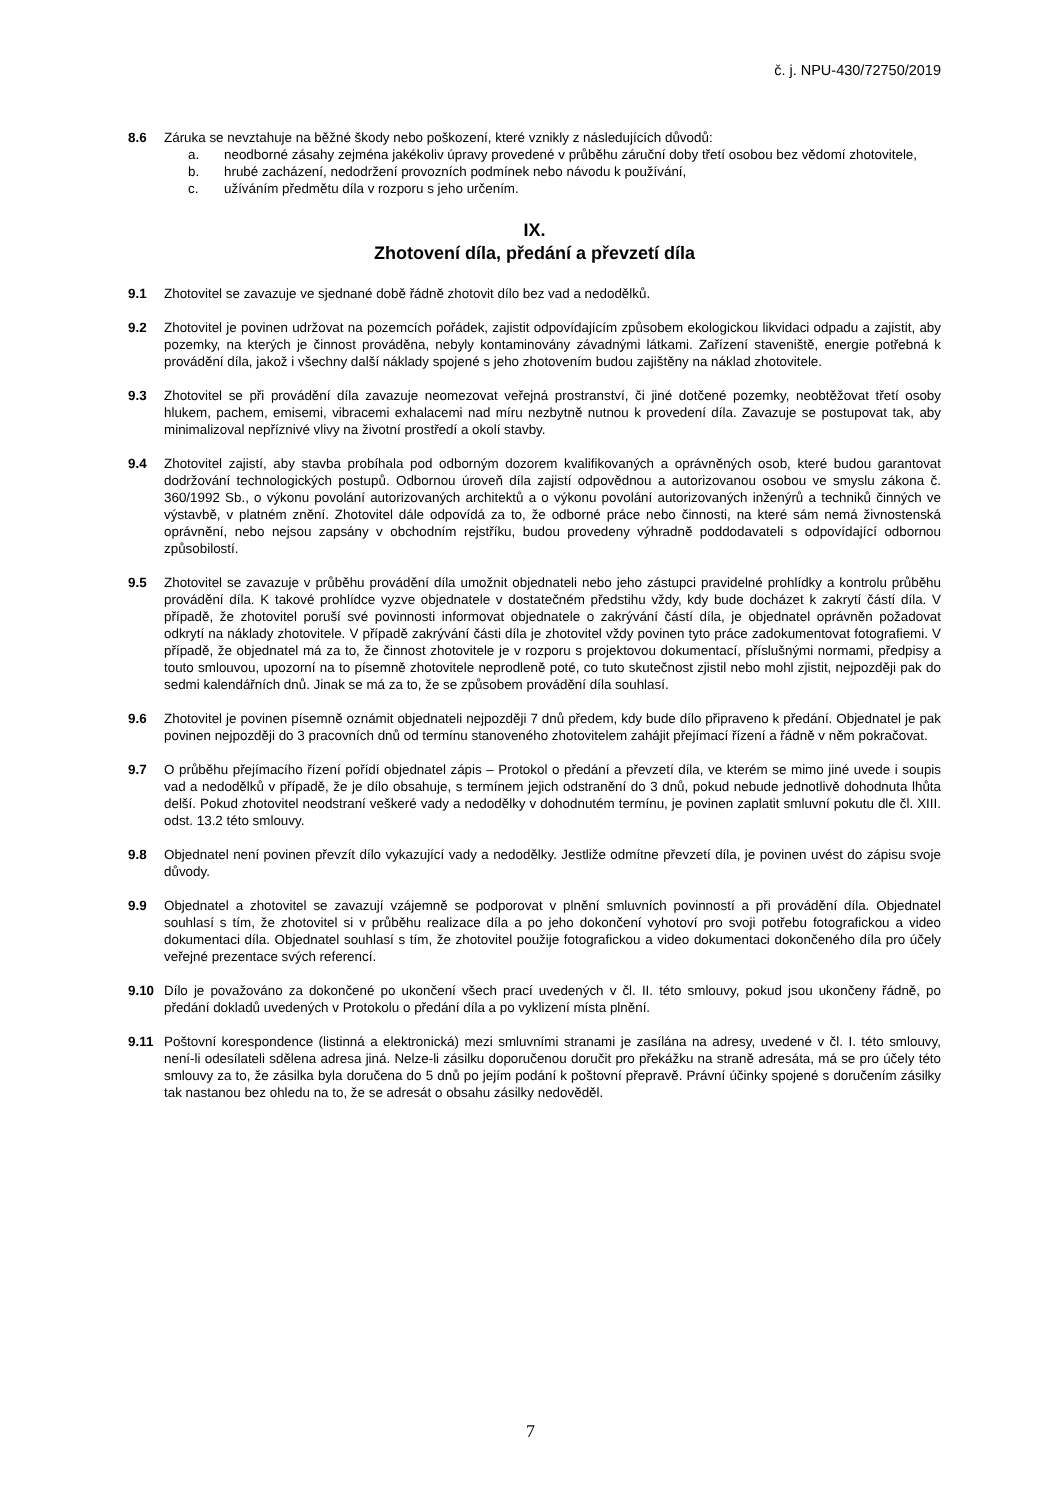č. j. NPU-430/72750/2019
8.6 Záruka se nevztahuje na běžné škody nebo poškození, které vznikly z následujících důvodů:
a. neodborné zásahy zejména jakékoliv úpravy provedené v průběhu záruční doby třetí osobou bez vědomí zhotovitele,
b. hrubé zacházení, nedodržení provozních podmínek nebo návodu k používání,
c. užíváním předmětu díla v rozporu s jeho určením.
IX.
Zhotovení díla, předání a převzetí díla
9.1 Zhotovitel se zavazuje ve sjednané době řádně zhotovit dílo bez vad a nedodělků.
9.2 Zhotovitel je povinen udržovat na pozemcích pořádek, zajistit odpovídajícím způsobem ekologickou likvidaci odpadu a zajistit, aby pozemky, na kterých je činnost prováděna, nebyly kontaminovány závadnými látkami. Zařízení staveniště, energie potřebná k provádění díla, jakož i všechny další náklady spojené s jeho zhotovením budou zajištěny na náklad zhotovitele.
9.3 Zhotovitel se při provádění díla zavazuje neomezovat veřejná prostranství, či jiné dotčené pozemky, neobtěžovat třetí osoby hlukem, pachem, emisemi, vibracemi exhalacemi nad míru nezbytně nutnou k provedení díla. Zavazuje se postupovat tak, aby minimalizoval nepříznivé vlivy na životní prostředí a okolí stavby.
9.4 Zhotovitel zajistí, aby stavba probíhala pod odborným dozorem kvalifikovaných a oprávněných osob, které budou garantovat dodržování technologických postupů. Odbornou úroveň díla zajistí odpovědnou a autorizovanou osobou ve smyslu zákona č. 360/1992 Sb., o výkonu povolání autorizovaných architektů a o výkonu povolání autorizovaných inženýrů a techniků činných ve výstavbě, v platném znění. Zhotovitel dále odpovídá za to, že odborné práce nebo činnosti, na které sám nemá živnostenská oprávnění, nebo nejsou zapsány v obchodním rejstříku, budou provedeny výhradně poddodavateli s odpovídající odbornou způsobilostí.
9.5 Zhotovitel se zavazuje v průběhu provádění díla umožnit objednateli nebo jeho zástupci pravidelné prohlídky a kontrolu průběhu provádění díla. K takové prohlídce vyzve objednatele v dostatečném předstihu vždy, kdy bude docházet k zakrytí částí díla. V případě, že zhotovitel poruší své povinnosti informovat objednatele o zakrývání částí díla, je objednatel oprávněn požadovat odkrytí na náklady zhotovitele. V případě zakrývání části díla je zhotovitel vždy povinen tyto práce zadokumentovat fotografiemi. V případě, že objednatel má za to, že činnost zhotovitele je v rozporu s projektovou dokumentací, příslušnými normami, předpisy a touto smlouvou, upozorní na to písemně zhotovitele neprodleně poté, co tuto skutečnost zjistil nebo mohl zjistit, nejpozději pak do sedmi kalendářních dnů. Jinak se má za to, že se způsobem provádění díla souhlasí.
9.6 Zhotovitel je povinen písemně oznámit objednateli nejpozději 7 dnů předem, kdy bude dílo připraveno k předání. Objednatel je pak povinen nejpozději do 3 pracovních dnů od termínu stanoveného zhotovitelem zahájit přejímací řízení a řádně v něm pokračovat.
9.7 O průběhu přejímacího řízení pořídí objednatel zápis – Protokol o předání a převzetí díla, ve kterém se mimo jiné uvede i soupis vad a nedodělků v případě, že je dílo obsahuje, s termínem jejich odstranění do 3 dnů, pokud nebude jednotlivě dohodnuta lhůta delší. Pokud zhotovitel neodstraní veškeré vady a nedodělky v dohodnutém termínu, je povinen zaplatit smluvní pokutu dle čl. XIII. odst. 13.2 této smlouvy.
9.8 Objednatel není povinen převzít dílo vykazující vady a nedodělky. Jestliže odmítne převzetí díla, je povinen uvést do zápisu svoje důvody.
9.9 Objednatel a zhotovitel se zavazují vzájemně se podporovat v plnění smluvních povinností a při provádění díla. Objednatel souhlasí s tím, že zhotovitel si v průběhu realizace díla a po jeho dokončení vyhotoví pro svoji potřebu fotografickou a video dokumentaci díla. Objednatel souhlasí s tím, že zhotovitel použije fotografickou a video dokumentaci dokončeného díla pro účely veřejné prezentace svých referencí.
9.10 Dílo je považováno za dokončené po ukončení všech prací uvedených v čl. II. této smlouvy, pokud jsou ukončeny řádně, po předání dokladů uvedených v Protokolu o předání díla a po vyklizení místa plnění.
9.11 Poštovní korespondence (listinná a elektronická) mezi smluvními stranami je zasílána na adresy, uvedené v čl. I. této smlouvy, není-li odesílateli sdělena adresa jiná. Nelze-li zásilku doporučenou doručit pro překážku na straně adresáta, má se pro účely této smlouvy za to, že zásilka byla doručena do 5 dnů po jejím podání k poštovní přepravě. Právní účinky spojené s doručením zásilky tak nastanou bez ohledu na to, že se adresát o obsahu zásilky nedověděl.
7